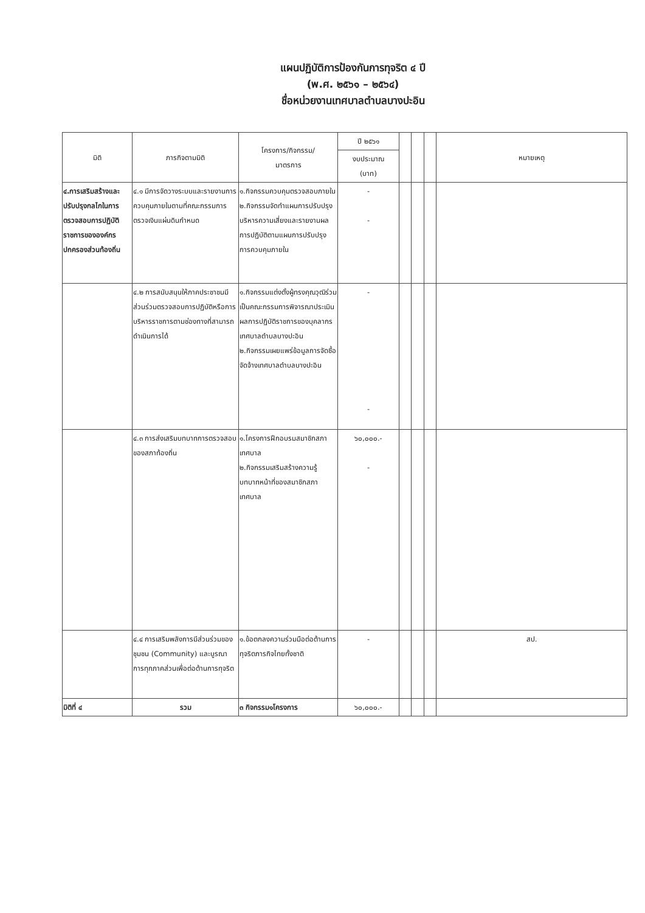แผนปฏิบัติการป้องกันการทุจริต ๔ ปี
(พ.ศ. ๒๕๖๑ – ๒๕๖๔)
ชื่อหน่วยงานเทศบาลตำบลบางปะอิน
| มิติ | ภารกิจตามมิติ | โครงการ/กิจกรรม/ มาตรการ | ปี ๒๕๖๑ | | | | หมายเหตุ |
| --- | --- | --- | --- | --- | --- | --- | --- |
| | | | งบประมาณ (บาท) | | | | |
| ๔.การเสริมสร้างและปรับปรุงกลไกในการตรวจสอบการปฏิบัติราชการขององค์กรปกครองส่วนท้องถิ่น | ๔.๑ มีการจัดวางระบบและรายงานการควบคุมภายในตามที่คณะกรรมการตรวจเงินแผ่นดินกำหนด | ๑.กิจกรรมควบคุมตรวจสอบภายใน ๒.กิจกรรมจัดทำแผนการปรับปรุงบริหารความเสี่ยงและรายงานผลการปฏิบัติตามแผนการปรับปรุงการควบคุมภายใน | - - | | | | |
| | ๔.๒ การสนับสนุนให้ภาคประชาชนมีส่วนร่วมตรวจสอบการปฏิบัติหรือการบริหารราชการตามช่องทางที่สามารถดำเนินการได้ | ๑.กิจกรรมแต่งตั้งผู้ทรงคุณวุฒิร่วมเป็นคณะกรรมการพิจารณาประเมินผลการปฏิบัติราชการของบุคลากรเทศบาลตำบลบางปะอิน ๒.กิจกรรมเผยแพร่ข้อมูลการจัดซื้อจัดจ้างเทศบาลตำบลบางปะอิน | - - | | | | |
| | ๔.๓ การส่งเสริมบทบาทการตรวจสอบของสภาท้องถิ่น | ๑.โครงการฝึกอบรมสมาชิกสภาเทศบาล ๒.กิจกรรมเสริมสร้างความรู้บทบาทหน้าที่ของสมาชิกสภาเทศบาล | ๖๐,๐๐๐.- - | | | | |
| | ๔.๔ การเสริมพลังการมีส่วนร่วมของชุมชน (Community) และบูรณาการทุกภาคส่วนเพื่อต่อต้านการทุจริต | ๑.ข้อตกลงความร่วมมือต่อต้านการทุจริตภารกิจไทยทั้งชาติ | - | | | | สป. |
| มิติที่ ๔ | รวม | ๓ กิจกรรม๑โครงการ | ๖๐,๐๐๐.- | | | | |